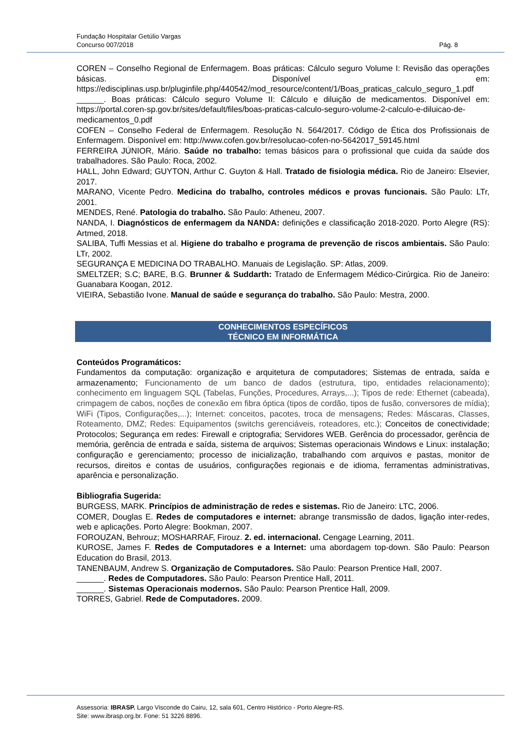Fundação Hospitalar Getúlio Vargas
Concurso 007/2018 Pág. 8
COREN – Conselho Regional de Enfermagem. Boas práticas: Cálculo seguro Volume I: Revisão das operações básicas. Disponível em: https://edisciplinas.usp.br/pluginfile.php/440542/mod_resource/content/1/Boas_praticas_calculo_seguro_1.pdf
______. Boas práticas: Cálculo seguro Volume II: Cálculo e diluição de medicamentos. Disponível em: https://portal.coren-sp.gov.br/sites/default/files/boas-praticas-calculo-seguro-volume-2-calculo-e-diluicao-de-medicamentos_0.pdf
COFEN – Conselho Federal de Enfermagem. Resolução N. 564/2017. Código de Ética dos Profissionais de Enfermagem. Disponível em: http://www.cofen.gov.br/resolucao-cofen-no-5642017_59145.html
FERREIRA JÚNIOR, Mário. Saúde no trabalho: temas básicos para o profissional que cuida da saúde dos trabalhadores. São Paulo: Roca, 2002.
HALL, John Edward; GUYTON, Arthur C. Guyton & Hall. Tratado de fisiologia médica. Rio de Janeiro: Elsevier, 2017.
MARANO, Vicente Pedro. Medicina do trabalho, controles médicos e provas funcionais. São Paulo: LTr, 2001.
MENDES, René. Patologia do trabalho. São Paulo: Atheneu, 2007.
NANDA, I. Diagnósticos de enfermagem da NANDA: definições e classificação 2018-2020. Porto Alegre (RS): Artmed, 2018.
SALIBA, Tuffi Messias et al. Higiene do trabalho e programa de prevenção de riscos ambientais. São Paulo: LTr, 2002.
SEGURANÇA E MEDICINA DO TRABALHO. Manuais de Legislação. SP: Atlas, 2009.
SMELTZER; S.C; BARE, B.G. Brunner & Suddarth: Tratado de Enfermagem Médico-Cirúrgica. Rio de Janeiro: Guanabara Koogan, 2012.
VIEIRA, Sebastião Ivone. Manual de saúde e segurança do trabalho. São Paulo: Mestra, 2000.
CONHECIMENTOS ESPECÍFICOS
TÉCNICO EM INFORMÁTICA
Conteúdos Programáticos:
Fundamentos da computação: organização e arquitetura de computadores; Sistemas de entrada, saída e armazenamento; Funcionamento de um banco de dados (estrutura, tipo, entidades relacionamento); conhecimento em linguagem SQL (Tabelas, Funções, Procedures, Arrays,...); Tipos de rede: Ethernet (cabeada), crimpagem de cabos, noções de conexão em fibra óptica (tipos de cordão, tipos de fusão, conversores de mídia); WiFi (Tipos, Configurações,...); Internet: conceitos, pacotes, troca de mensagens; Redes: Máscaras, Classes, Roteamento, DMZ; Redes: Equipamentos (switchs gerenciáveis, roteadores, etc.); Conceitos de conectividade; Protocolos; Segurança em redes: Firewall e criptografia; Servidores WEB. Gerência do processador, gerência de memória, gerência de entrada e saída, sistema de arquivos; Sistemas operacionais Windows e Linux: instalação; configuração e gerenciamento; processo de inicialização, trabalhando com arquivos e pastas, monitor de recursos, direitos e contas de usuários, configurações regionais e de idioma, ferramentas administrativas, aparência e personalização.
Bibliografia Sugerida:
BURGESS, MARK. Princípios de administração de redes e sistemas. Rio de Janeiro: LTC, 2006.
COMER, Douglas E. Redes de computadores e internet: abrange transmissão de dados, ligação inter-redes, web e aplicações. Porto Alegre: Bookman, 2007.
FOROUZAN, Behrouz; MOSHARRAF, Firouz. 2. ed. internacional. Cengage Learning, 2011.
KUROSE, James F. Redes de Computadores e a Internet: uma abordagem top-down. São Paulo: Pearson Education do Brasil, 2013.
TANENBAUM, Andrew S. Organização de Computadores. São Paulo: Pearson Prentice Hall, 2007.
______. Redes de Computadores. São Paulo: Pearson Prentice Hall, 2011.
______. Sistemas Operacionais modernos. São Paulo: Pearson Prentice Hall, 2009.
TORRES, Gabriel. Rede de Computadores. 2009.
Assessoria: IBRASP. Largo Visconde do Cairu, 12, sala 601, Centro Histórico - Porto Alegre-RS.
Site: www.ibrasp.org.br. Fone: 51 3226 8896.